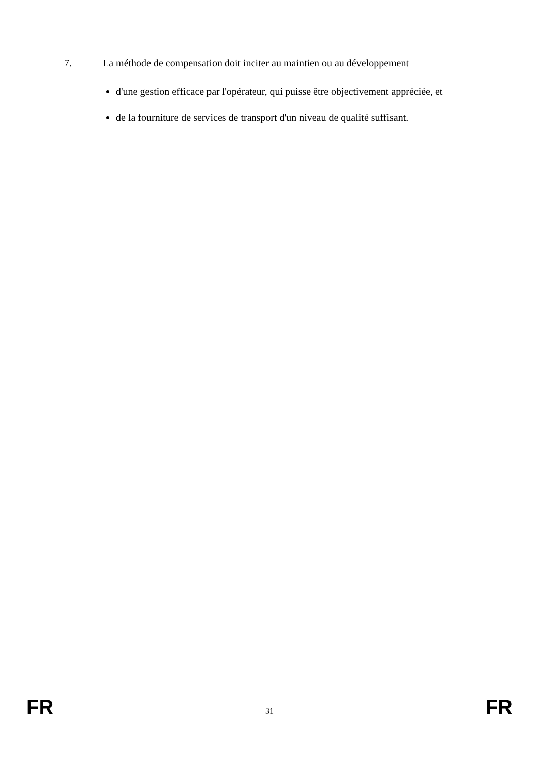7. La méthode de compensation doit inciter au maintien ou au développement
d'une gestion efficace par l'opérateur, qui puisse être objectivement appréciée, et
de la fourniture de services de transport d'un niveau de qualité suffisant.
FR 31 FR